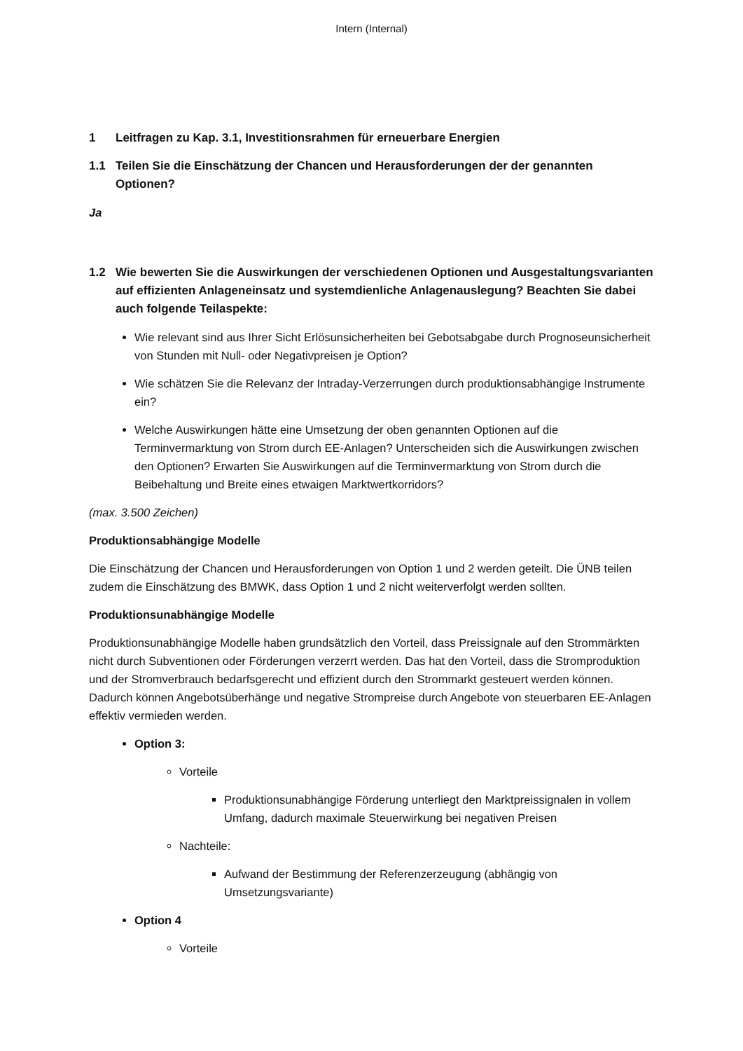Intern (Internal)
1 Leitfragen zu Kap. 3.1, Investitionsrahmen für erneuerbare Energien
1.1 Teilen Sie die Einschätzung der Chancen und Herausforderungen der der genannten Optionen?
Ja
1.2 Wie bewerten Sie die Auswirkungen der verschiedenen Optionen und Ausgestaltungsvarianten auf effizienten Anlageneinsatz und systemdienliche Anlagenauslegung? Beachten Sie dabei auch folgende Teilaspekte:
Wie relevant sind aus Ihrer Sicht Erlösunsicherheiten bei Gebotsabgabe durch Prognoseunsicherheit von Stunden mit Null- oder Negativpreisen je Option?
Wie schätzen Sie die Relevanz der Intraday-Verzerrungen durch produktionsabhängige Instrumente ein?
Welche Auswirkungen hätte eine Umsetzung der oben genannten Optionen auf die Terminvermarktung von Strom durch EE-Anlagen? Unterscheiden sich die Auswirkungen zwischen den Optionen? Erwarten Sie Auswirkungen auf die Terminvermarktung von Strom durch die Beibehaltung und Breite eines etwaigen Marktwertkorridors?
(max. 3.500 Zeichen)
Produktionsabhängige Modelle
Die Einschätzung der Chancen und Herausforderungen von Option 1 und 2 werden geteilt. Die ÜNB teilen zudem die Einschätzung des BMWK, dass Option 1 und 2 nicht weiterverfolgt werden sollten.
Produktionsunabhängige Modelle
Produktionsunabhängige Modelle haben grundsätzlich den Vorteil, dass Preissignale auf den Strommärkten nicht durch Subventionen oder Förderungen verzerrt werden. Das hat den Vorteil, dass die Stromproduktion und der Stromverbrauch bedarfsgerecht und effizient durch den Strommarkt gesteuert werden können. Dadurch können Angebotsüberhänge und negative Strompreise durch Angebote von steuerbaren EE-Anlagen effektiv vermieden werden.
Option 3:
Vorteile
Produktionsunabhängige Förderung unterliegt den Marktpreissignalen in vollem Umfang, dadurch maximale Steuerwirkung bei negativen Preisen
Nachteile:
Aufwand der Bestimmung der Referenzerzeugung (abhängig von Umsetzungsvariante)
Option 4
Vorteile